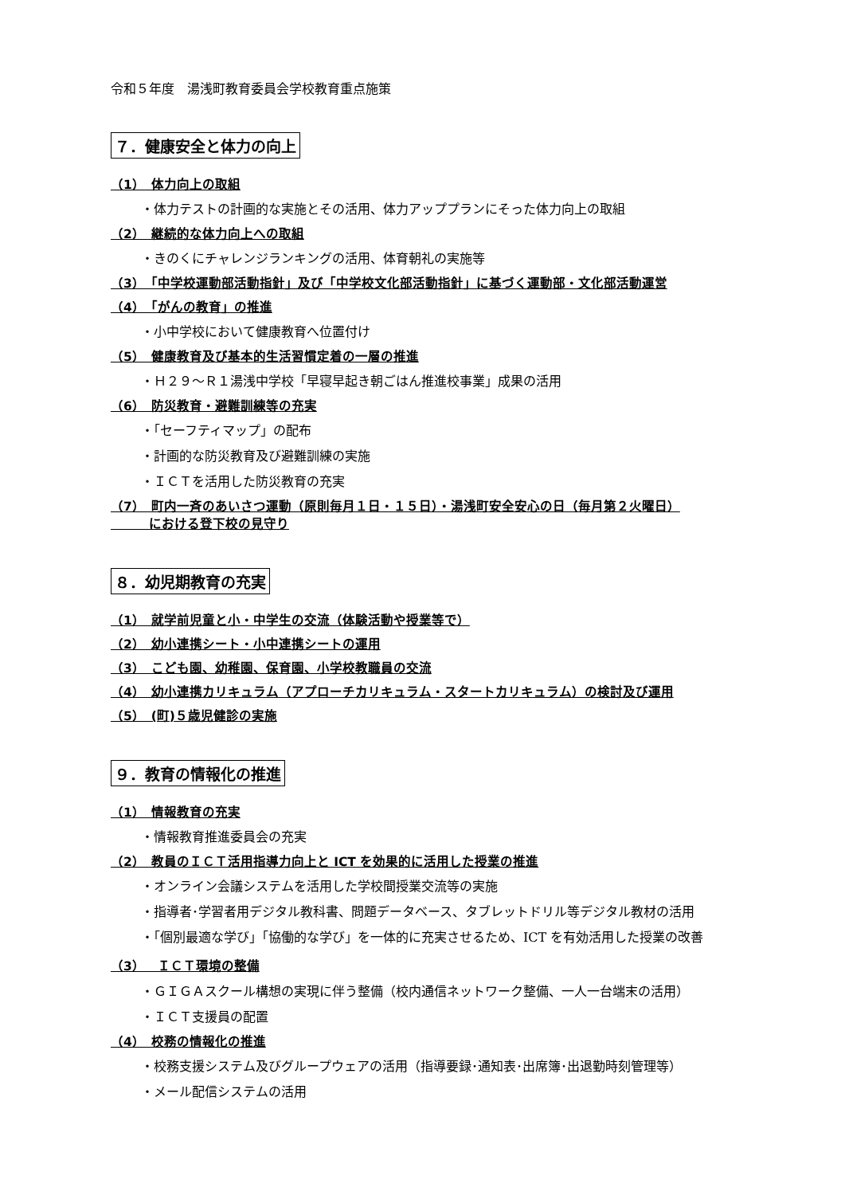令和５年度　湯浅町教育委員会学校教育重点施策
７．健康安全と体力の向上
（1）　体力向上の取組
・体力テストの計画的な実施とその活用、体力アッププランにそった体力向上の取組
（2）　継続的な体力向上への取組
・きのくにチャレンジランキングの活用、体育朝礼の実施等
（3）　「中学校運動部活動指針」及び「中学校文化部活動指針」に基づく運動部・文化部活動運営
（4）　「がんの教育」の推進
・小中学校において健康教育へ位置付け
（5）　健康教育及び基本的生活習慣定着の一層の推進
・Ｈ２９～Ｒ１湯浅中学校「早寝早起き朝ごはん推進校事業」成果の活用
（6）　防災教育・避難訓練等の充実
・「セーフティマップ」の配布
・計画的な防災教育及び避難訓練の実施
・ＩＣＴを活用した防災教育の充実
（7）　町内一斉のあいさつ運動（原則毎月１日・１５日）・湯浅町安全安心の日（毎月第２火曜日）
　　　における登下校の見守り
８．幼児期教育の充実
（1）　就学前児童と小・中学生の交流（体験活動や授業等で）
（2）　幼小連携シート・小中連携シートの運用
（3）　こども園、幼稚園、保育園、小学校教職員の交流
（4）　幼小連携カリキュラム（アプローチカリキュラム・スタートカリキュラム）の検討及び運用
（5）　(町)５歳児健診の実施
９．教育の情報化の推進
（1）　情報教育の充実
・情報教育推進委員会の充実
（2）　教員のＩＣＴ活用指導力向上と ICT を効果的に活用した授業の推進
・オンライン会議システムを活用した学校間授業交流等の実施
・指導者･学習者用デジタル教科書、問題データベース、タブレットドリル等デジタル教材の活用
・「個別最適な学び」「協働的な学び」を一体的に充実させるため、ICT を有効活用した授業の改善
（3）　ＩＣＴ環境の整備
・ＧＩＧＡスクール構想の実現に伴う整備（校内通信ネットワーク整備、一人一台端末の活用）
・ＩＣＴ支援員の配置
（4）　校務の情報化の推進
・校務支援システム及びグループウェアの活用（指導要録･通知表･出席簿･出退勤時刻管理等）
・メール配信システムの活用